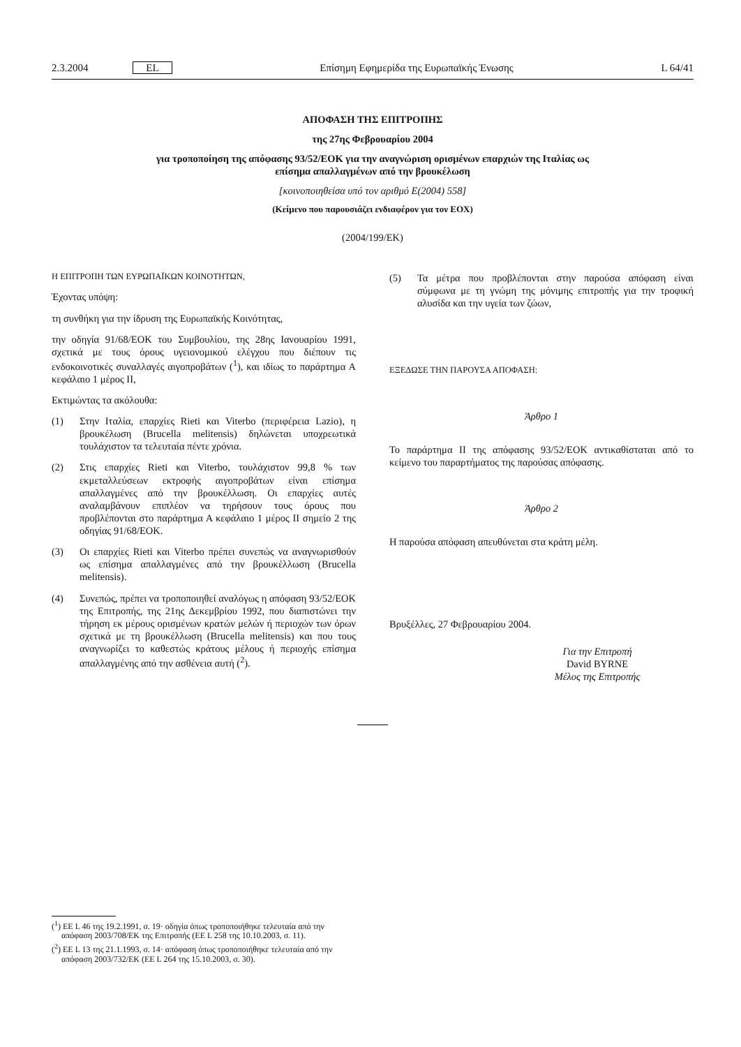2.3.2004 EL Επίσημη Εφημερίδα της Ευρωπαϊκής Ένωσης L 64/41
ΑΠΟΦΑΣΗ ΤΗΣ ΕΠΙΤΡΟΠΗΣ
της 27ης Φεβρουαρίου 2004
για τροποποίηση της απόφασης 93/52/ΕΟΚ για την αναγνώριση ορισμένων επαρχιών της Ιταλίας ως
επίσημα απαλλαγμένων από την βρουκέλωση
[κοινοποιηθείσα υπό τον αριθμό Ε(2004) 558]
(Κείμενο που παρουσιάζει ενδιαφέρον για τον ΕΟΧ)
(2004/199/ΕΚ)
Η ΕΠΙΤΡΟΠΗ ΤΩΝ ΕΥΡΩΠΑΪΚΩΝ ΚΟΙΝΟΤΗΤΩΝ,
Έχοντας υπόψη:
τη συνθήκη για την ίδρυση της Ευρωπαϊκής Κοινότητας,
την οδηγία 91/68/ΕΟΚ του Συμβουλίου, της 28ης Ιανουαρίου 1991, σχετικά με τους όρους υγειονομικού ελέγχου που διέπουν τις ενδοκοινοτικές συναλλαγές αιγοπροβάτων (<sup>1</sup>), και ιδίως το παράρτημα Α κεφάλαιο 1 μέρος ΙΙ,
Εκτιμώντας τα ακόλουθα:
(1) Στην Ιταλία, επαρχίες Rieti και Viterbo (περιφέρεια Lazio), η βρουκέλωση (Brucella melitensis) δηλώνεται υποχρεωτικά τουλάχιστον τα τελευταία πέντε χρόνια.
(2) Στις επαρχίες Rieti και Viterbo, τουλάχιστον 99,8 % των εκμεταλλεύσεων εκτροφής αιγοπροβάτων είναι επίσημα απαλλαγμένες από την βρουκέλλωση. Οι επαρχίες αυτές αναλαμβάνουν επιπλέον να τηρήσουν τους όρους που προβλέπονται στο παράρτημα Α κεφάλαιο 1 μέρος ΙΙ σημείο 2 της οδηγίας 91/68/ΕΟΚ.
(3) Οι επαρχίες Rieti και Viterbo πρέπει συνεπώς να αναγνωρισθούν ως επίσημα απαλλαγμένες από την βρουκέλλωση (Brucella melitensis).
(4) Συνεπώς, πρέπει να τροποποιηθεί αναλόγως η απόφαση 93/52/ΕΟΚ της Επιτροπής, της 21ης Δεκεμβρίου 1992, που διαπιστώνει την τήρηση εκ μέρους ορισμένων κρατών μελών ή περιοχών των όρων σχετικά με τη βρουκέλλωση (Brucella melitensis) και που τους αναγνωρίζει το καθεστώς κράτους μέλους ή περιοχής επίσημα απαλλαγμένης από την ασθένεια αυτή (<sup>2</sup>).
(5) Τα μέτρα που προβλέπονται στην παρούσα απόφαση είναι σύμφωνα με τη γνώμη της μόνιμης επιτροπής για την τροφική αλυσίδα και την υγεία των ζώων,
ΕΞΕΔΩΣΕ ΤΗΝ ΠΑΡΟΥΣΑ ΑΠΟΦΑΣΗ:
Άρθρο 1
Το παράρτημα ΙΙ της απόφασης 93/52/ΕΟΚ αντικαθίσταται από το κείμενο του παραρτήματος της παρούσας απόφασης.
Άρθρο 2
Η παρούσα απόφαση απευθύνεται στα κράτη μέλη.
Βρυξέλλες, 27 Φεβρουαρίου 2004.
Για την Επιτροπή
David BYRNE
Μέλος της Επιτροπής
(<sup>1</sup>) ΕΕ L 46 της 19.2.1991, σ. 19· οδηγία όπως τροποποιήθηκε τελευταία από την απόφαση 2003/708/ΕΚ της Επιτροπής (ΕΕ L 258 της 10.10.2003, σ. 11).
(<sup>2</sup>) ΕΕ L 13 της 21.1.1993, σ. 14· απόφαση όπως τροποποιήθηκε τελευταία από την απόφαση 2003/732/ΕΚ (ΕΕ L 264 της 15.10.2003, σ. 30).